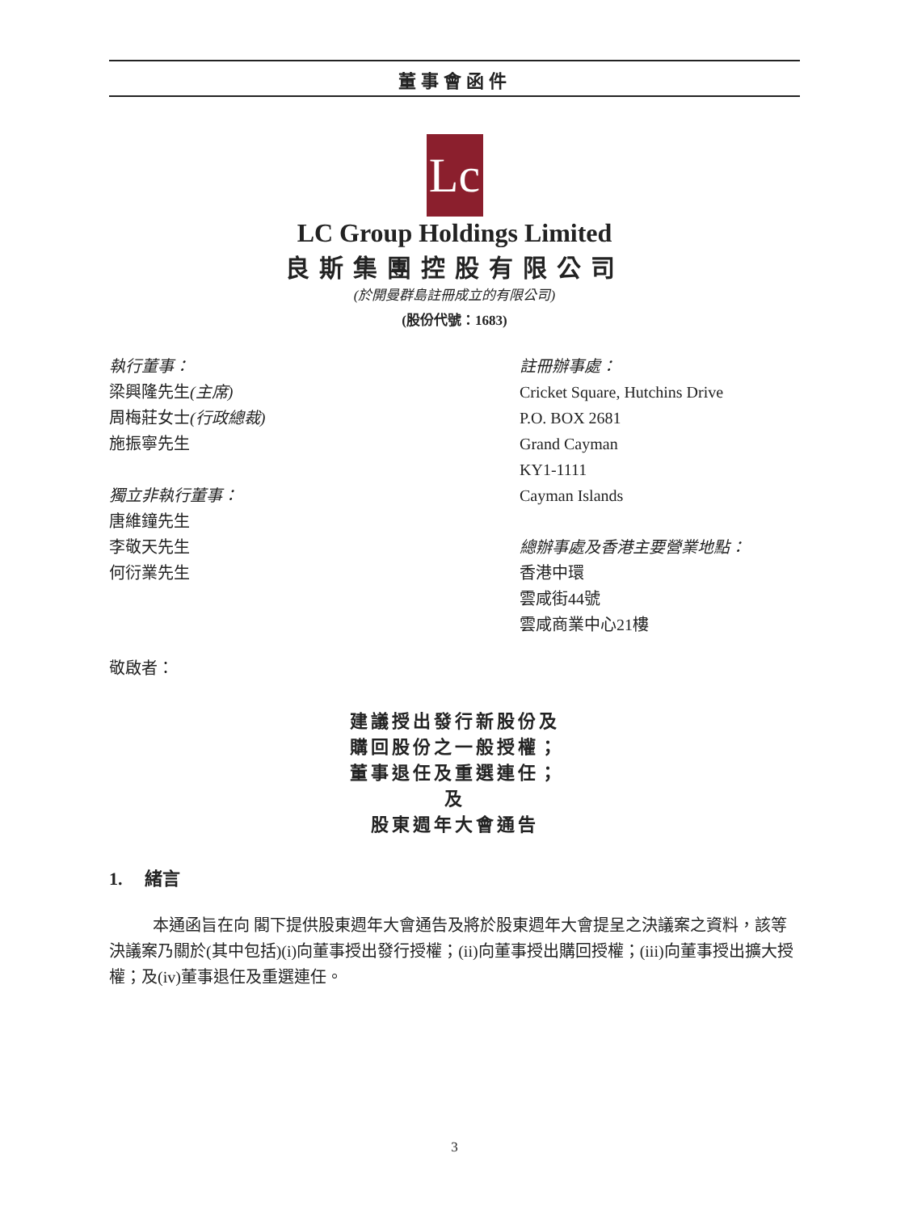董事會函件
Lc
LC Group Holdings Limited
良斯集團控股有限公司
(於開曼群島註冊成立的有限公司)
(股份代號：1683)
執行董事：
梁興隆先生(主席)
周梅莊女士(行政總裁)
施振寧先生
獨立非執行董事：
唐維鐘先生
李敬天先生
何衍業先生
註冊辦事處：
Cricket Square, Hutchins Drive
P.O. BOX 2681
Grand Cayman
KY1-1111
Cayman Islands
總辦事處及香港主要營業地點：
香港中環
雲咸街44號
雲咸商業中心21樓
敬啟者：
建議授出發行新股份及
購回股份之一般授權；
董事退任及重選連任；
及
股東週年大會通告
1. 緒言
本通函旨在向 閣下提供股東週年大會通告及將於股東週年大會提呈之決議案之資料，該等決議案乃關於(其中包括)(i)向董事授出發行授權；(ii)向董事授出購回授權；(iii)向董事授出擴大授權；及(iv)董事退任及重選連任。
3